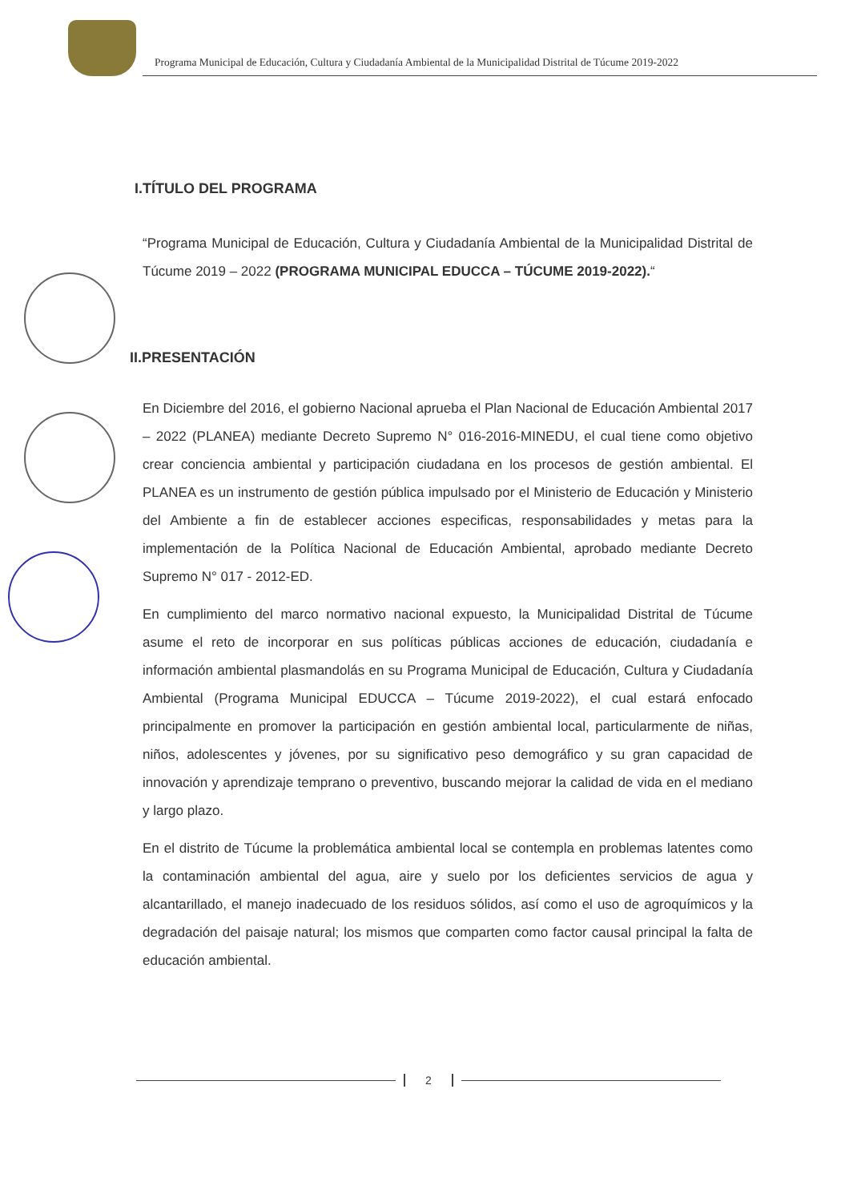Programa Municipal de Educación, Cultura y Ciudadanía Ambiental de la Municipalidad Distrital de Túcume 2019-2022
I.TÍTULO DEL PROGRAMA
“Programa Municipal de Educación, Cultura y Ciudadanía Ambiental de la Municipalidad Distrital de Túcume 2019 – 2022 (PROGRAMA MUNICIPAL EDUCCA – TÚCUME 2019-2022).“
II.PRESENTACIÓN
En Diciembre del 2016, el gobierno Nacional aprueba el Plan Nacional de Educación Ambiental 2017 – 2022 (PLANEA) mediante Decreto Supremo N° 016-2016-MINEDU, el cual tiene como objetivo crear conciencia ambiental y participación ciudadana en los procesos de gestión ambiental. El PLANEA es un instrumento de gestión pública impulsado por el Ministerio de Educación y Ministerio del Ambiente a fin de establecer acciones especificas, responsabilidades y metas para la implementación de la Política Nacional de Educación Ambiental, aprobado mediante Decreto Supremo N° 017 - 2012-ED.
En cumplimiento del marco normativo nacional expuesto, la Municipalidad Distrital de Túcume asume el reto de incorporar en sus políticas públicas acciones de educación, ciudadanía e información ambiental plasmandolás en su Programa Municipal de Educación, Cultura y Ciudadanía Ambiental (Programa Municipal EDUCCA – Túcume 2019-2022), el cual estará enfocado principalmente en promover la participación en gestión ambiental local, particularmente de niñas, niños, adolescentes y jóvenes, por su significativo peso demográfico y su gran capacidad de innovación y aprendizaje temprano o preventivo, buscando mejorar la calidad de vida en el mediano y largo plazo.
En el distrito de Túcume la problemática ambiental local se contempla en problemas latentes como la contaminación ambiental del agua, aire y suelo por los deficientes servicios de agua y alcantarillado, el manejo inadecuado de los residuos sólidos, así como el uso de agroquímicos y la degradación del paisaje natural; los mismos que comparten como factor causal principal la falta de educación ambiental.
2